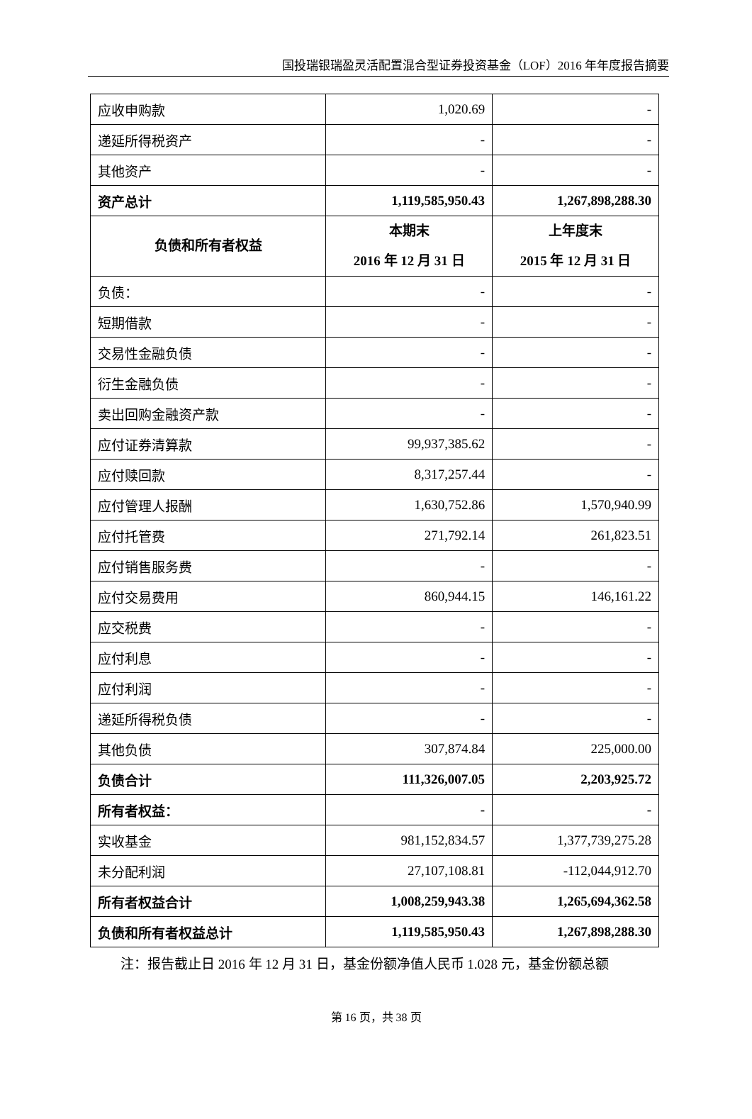国投瑞银瑞盈灵活配置混合型证券投资基金（LOF）2016 年年度报告摘要
| 应收申购款 | 1,020.69 | - |
| 递延所得税资产 | - | - |
| 其他资产 | - | - |
| 资产总计 | 1,119,585,950.43 | 1,267,898,288.30 |
| 负债和所有者权益 | 本期末 2016 年 12 月 31 日 | 上年度末 2015 年 12 月 31 日 |
| 负债： | - | - |
| 短期借款 | - | - |
| 交易性金融负债 | - | - |
| 衍生金融负债 | - | - |
| 卖出回购金融资产款 | - | - |
| 应付证券清算款 | 99,937,385.62 | - |
| 应付赎回款 | 8,317,257.44 | - |
| 应付管理人报酬 | 1,630,752.86 | 1,570,940.99 |
| 应付托管费 | 271,792.14 | 261,823.51 |
| 应付销售服务费 | - | - |
| 应付交易费用 | 860,944.15 | 146,161.22 |
| 应交税费 | - | - |
| 应付利息 | - | - |
| 应付利润 | - | - |
| 递延所得税负债 | - | - |
| 其他负债 | 307,874.84 | 225,000.00 |
| 负债合计 | 111,326,007.05 | 2,203,925.72 |
| 所有者权益： | - | - |
| 实收基金 | 981,152,834.57 | 1,377,739,275.28 |
| 未分配利润 | 27,107,108.81 | -112,044,912.70 |
| 所有者权益合计 | 1,008,259,943.38 | 1,265,694,362.58 |
| 负债和所有者权益总计 | 1,119,585,950.43 | 1,267,898,288.30 |
注：报告截止日 2016 年 12 月 31 日，基金份额净值人民币 1.028 元，基金份额总额
第 16 页，共 38 页